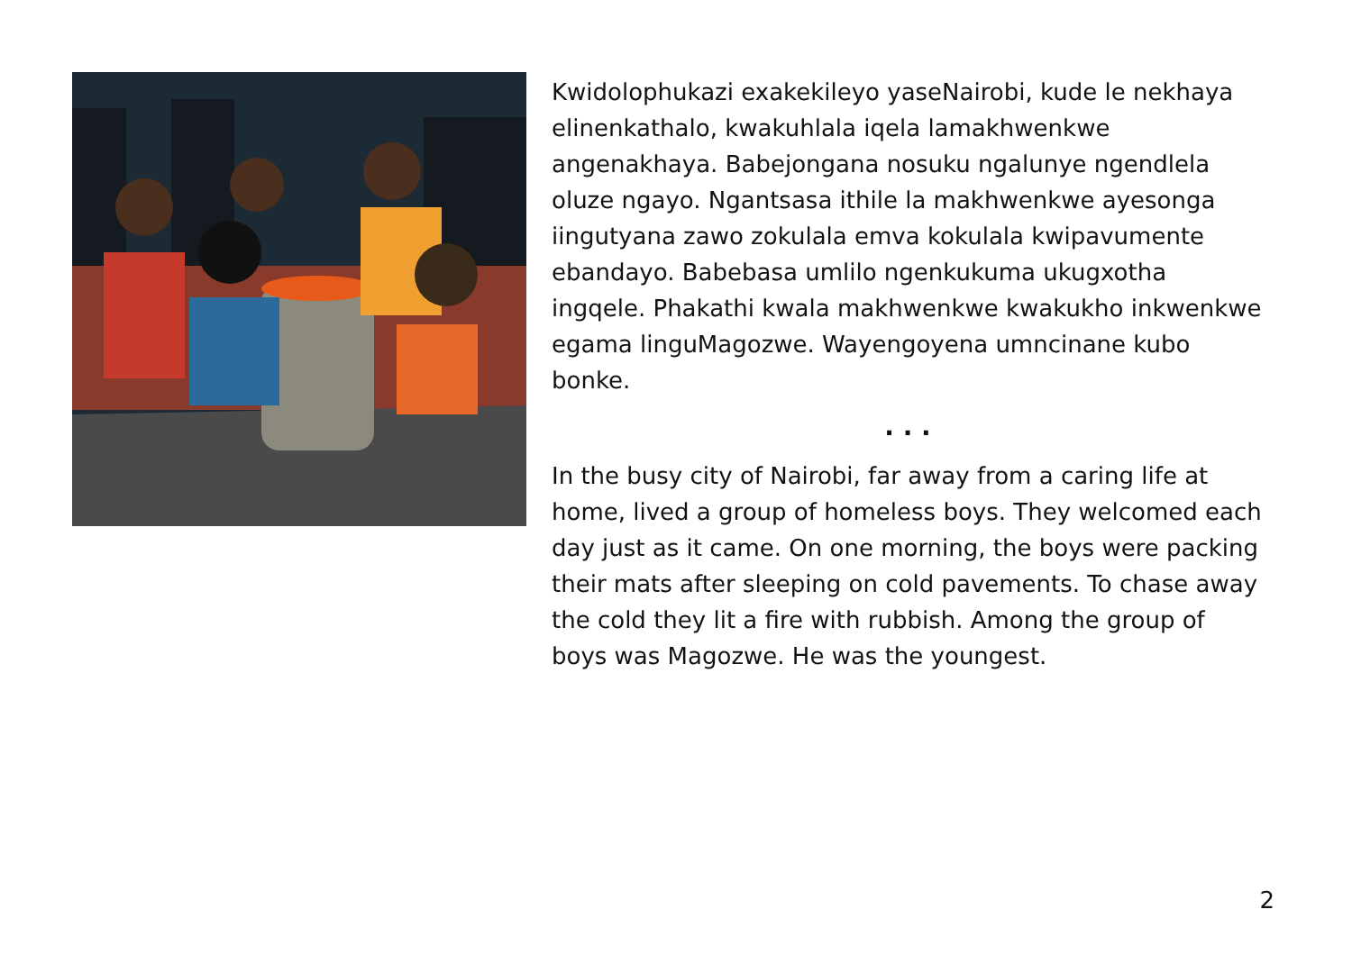Kwidolophukazi exakekileyo yaseNairobi, kude le nekhaya elinenkathalo, kwakuhlala iqela lamakhwenkwe angenakhaya. Babejongana nosuku ngalunye ngendlela oluze ngayo. Ngantsasa ithile la makhwenkwe ayesonga iingutyana zawo zokulala emva kokulala kwipavumente ebandayo. Babebasa umlilo ngenkukuma ukugxotha ingqele. Phakathi kwala makhwenkwe kwakukho inkwenkwe egama linguMagozwe. Wayengoyena umncinane kubo bonke.
. . .
In the busy city of Nairobi, far away from a caring life at home, lived a group of homeless boys. They welcomed each day just as it came. On one morning, the boys were packing their mats after sleeping on cold pavements. To chase away the cold they lit a fire with rubbish. Among the group of boys was Magozwe. He was the youngest.
2